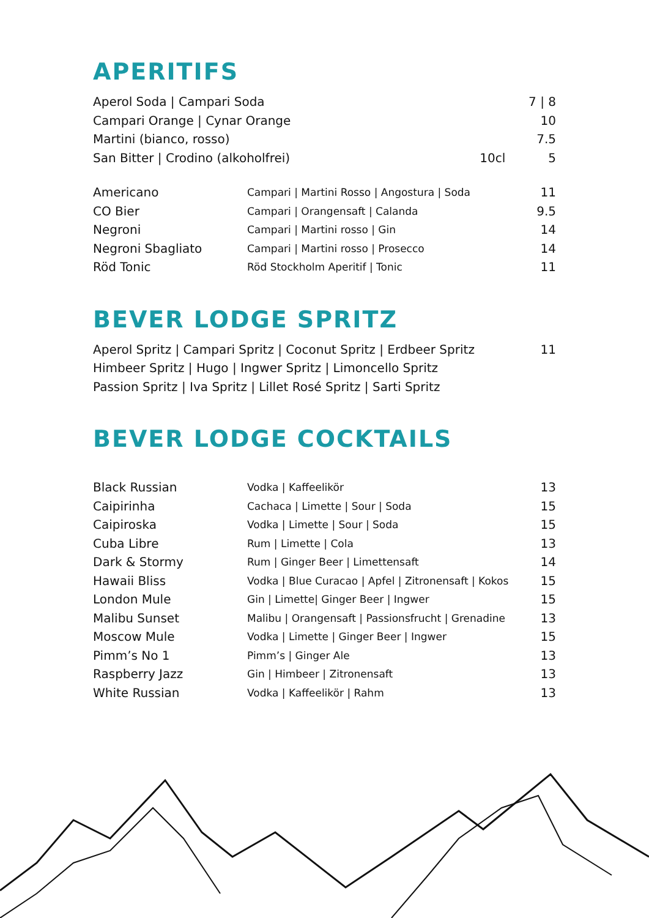APERITIFS
| Aperol Soda / Campari Soda | 7 / 8 |
| Campari Orange / Cynar Orange | 10 |
| Martini (bianco, rosso) | 7.5 |
| San Bitter / Crodino (alkoholfrei) | 10cl 5 |
| Americano | Campari / Martini Rosso / Angostura / Soda | 11 |
| CO Bier | Campari / Orangensaft / Calanda | 9.5 |
| Negroni | Campari / Martini rosso / Gin | 14 |
| Negroni Sbagliato | Campari / Martini rosso / Prosecco | 14 |
| Röd Tonic | Röd Stockholm Aperitif / Tonic | 11 |
BEVER LODGE SPRITZ
| Aperol Spritz / Campari Spritz / Coconut Spritz / Erdbeer Spritz | 11 |
| Himbeer Spritz / Hugo / Ingwer Spritz / Limoncello Spritz | |
| Passion Spritz / Iva Spritz / Lillet Rosé Spritz / Sarti Spritz | |
BEVER LODGE COCKTAILS
| Black Russian | Vodka / Kaffeelikör | 13 |
| Caipirinha | Cachaca / Limette / Sour / Soda | 15 |
| Caipiroska | Vodka / Limette / Sour / Soda | 15 |
| Cuba Libre | Rum / Limette / Cola | 13 |
| Dark & Stormy | Rum / Ginger Beer / Limettensaft | 14 |
| Hawaii Bliss | Vodka / Blue Curacao / Apfel / Zitronensaft / Kokos | 15 |
| London Mule | Gin / Limette/ Ginger Beer / Ingwer | 15 |
| Malibu Sunset | Malibu / Orangensaft / Passionsfrucht / Grenadine | 13 |
| Moscow Mule | Vodka / Limette / Ginger Beer / Ingwer | 15 |
| Pimm’s No 1 | Pimm’s / Ginger Ale | 13 |
| Raspberry Jazz | Gin / Himbeer / Zitronensaft | 13 |
| White Russian | Vodka / Kaffeelikör / Rahm | 13 |